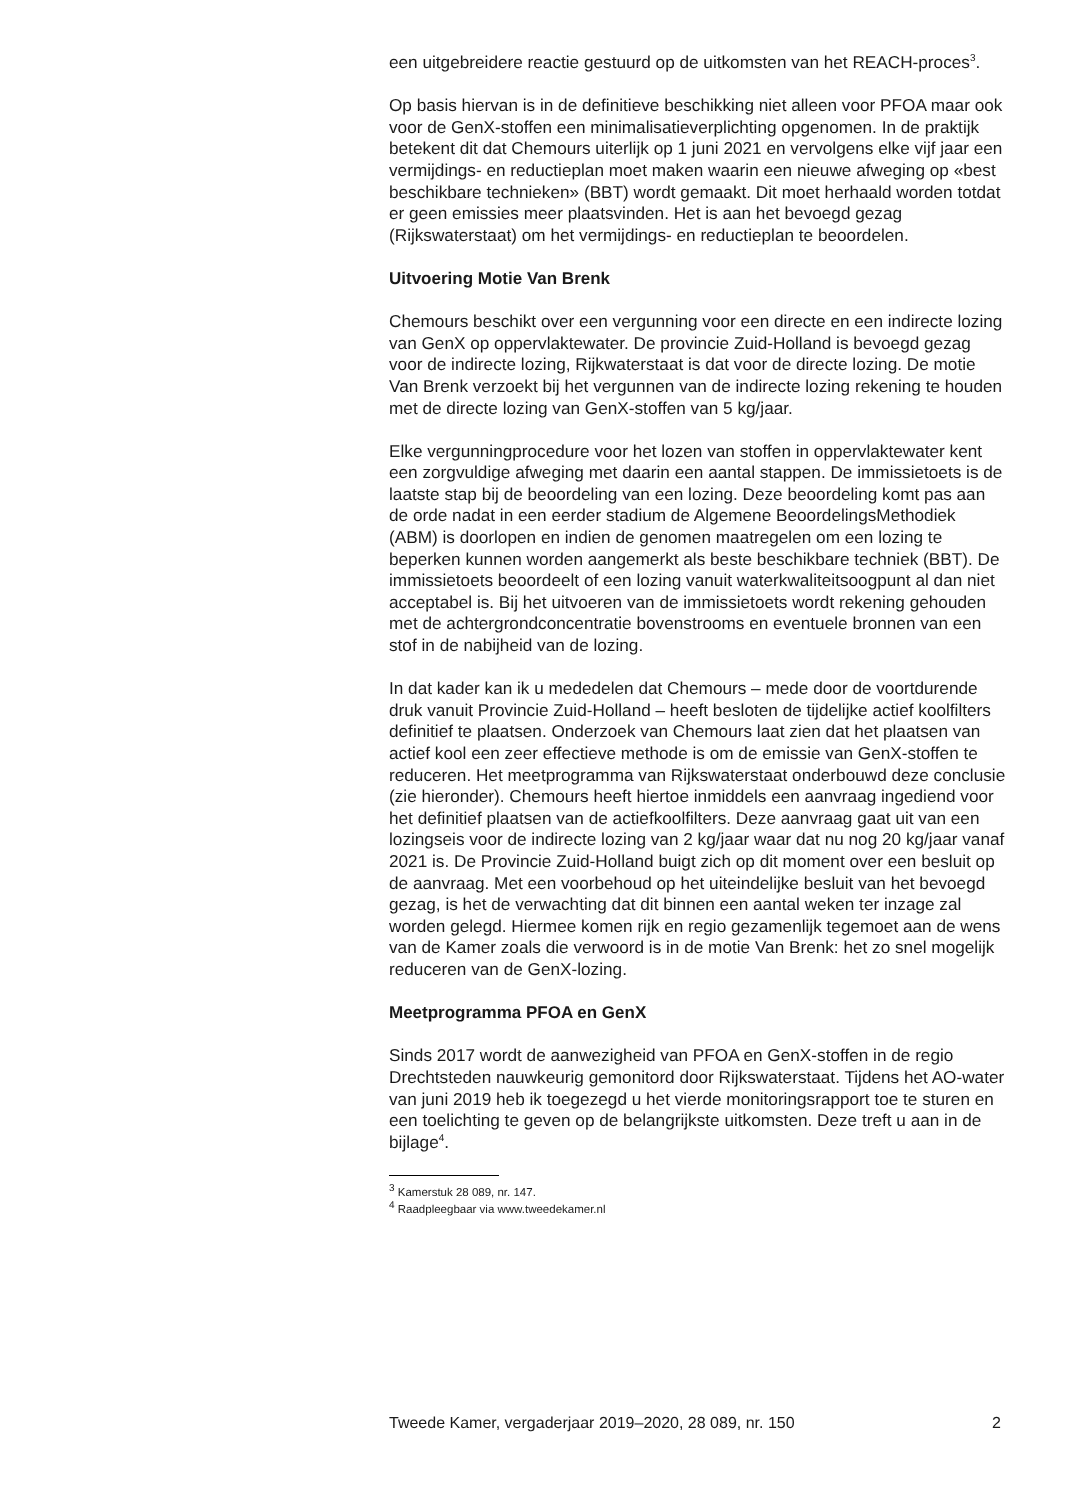een uitgebreidere reactie gestuurd op de uitkomsten van het REACH-proces<sup>3</sup>.
Op basis hiervan is in de definitieve beschikking niet alleen voor PFOA maar ook voor de GenX-stoffen een minimalisatieverplichting opgenomen. In de praktijk betekent dit dat Chemours uiterlijk op 1 juni 2021 en vervolgens elke vijf jaar een vermijdings- en reductieplan moet maken waarin een nieuwe afweging op «best beschikbare technieken» (BBT) wordt gemaakt. Dit moet herhaald worden totdat er geen emissies meer plaatsvinden. Het is aan het bevoegd gezag (Rijkswaterstaat) om het vermijdings- en reductieplan te beoordelen.
Uitvoering Motie Van Brenk
Chemours beschikt over een vergunning voor een directe en een indirecte lozing van GenX op oppervlaktewater. De provincie Zuid-Holland is bevoegd gezag voor de indirecte lozing, Rijkwaterstaat is dat voor de directe lozing. De motie Van Brenk verzoekt bij het vergunnen van de indirecte lozing rekening te houden met de directe lozing van GenX-stoffen van 5 kg/jaar.
Elke vergunningprocedure voor het lozen van stoffen in oppervlaktewater kent een zorgvuldige afweging met daarin een aantal stappen. De immissietoets is de laatste stap bij de beoordeling van een lozing. Deze beoordeling komt pas aan de orde nadat in een eerder stadium de Algemene BeoordelingsMethodiek (ABM) is doorlopen en indien de genomen maatregelen om een lozing te beperken kunnen worden aangemerkt als beste beschikbare techniek (BBT). De immissietoets beoordeelt of een lozing vanuit waterkwaliteitsoogpunt al dan niet acceptabel is. Bij het uitvoeren van de immissietoets wordt rekening gehouden met de achtergrondconcentratie bovenstrooms en eventuele bronnen van een stof in de nabijheid van de lozing.
In dat kader kan ik u mededelen dat Chemours – mede door de voortdurende druk vanuit Provincie Zuid-Holland – heeft besloten de tijdelijke actief koolfilters definitief te plaatsen. Onderzoek van Chemours laat zien dat het plaatsen van actief kool een zeer effectieve methode is om de emissie van GenX-stoffen te reduceren. Het meetprogramma van Rijkswaterstaat onderbouwd deze conclusie (zie hieronder). Chemours heeft hiertoe inmiddels een aanvraag ingediend voor het definitief plaatsen van de actiefkoolfilters. Deze aanvraag gaat uit van een lozingseis voor de indirecte lozing van 2 kg/jaar waar dat nu nog 20 kg/jaar vanaf 2021 is. De Provincie Zuid-Holland buigt zich op dit moment over een besluit op de aanvraag. Met een voorbehoud op het uiteindelijke besluit van het bevoegd gezag, is het de verwachting dat dit binnen een aantal weken ter inzage zal worden gelegd. Hiermee komen rijk en regio gezamenlijk tegemoet aan de wens van de Kamer zoals die verwoord is in de motie Van Brenk: het zo snel mogelijk reduceren van de GenX-lozing.
Meetprogramma PFOA en GenX
Sinds 2017 wordt de aanwezigheid van PFOA en GenX-stoffen in de regio Drechtsteden nauwkeurig gemonitord door Rijkswaterstaat. Tijdens het AO-water van juni 2019 heb ik toegezegd u het vierde monitoringsrapport toe te sturen en een toelichting te geven op de belangrijkste uitkomsten. Deze treft u aan in de bijlage<sup>4</sup>.
<sup>3</sup> Kamerstuk 28 089, nr. 147.
<sup>4</sup> Raadpleegbaar via www.tweedekamer.nl
Tweede Kamer, vergaderjaar 2019–2020, 28 089, nr. 150 2